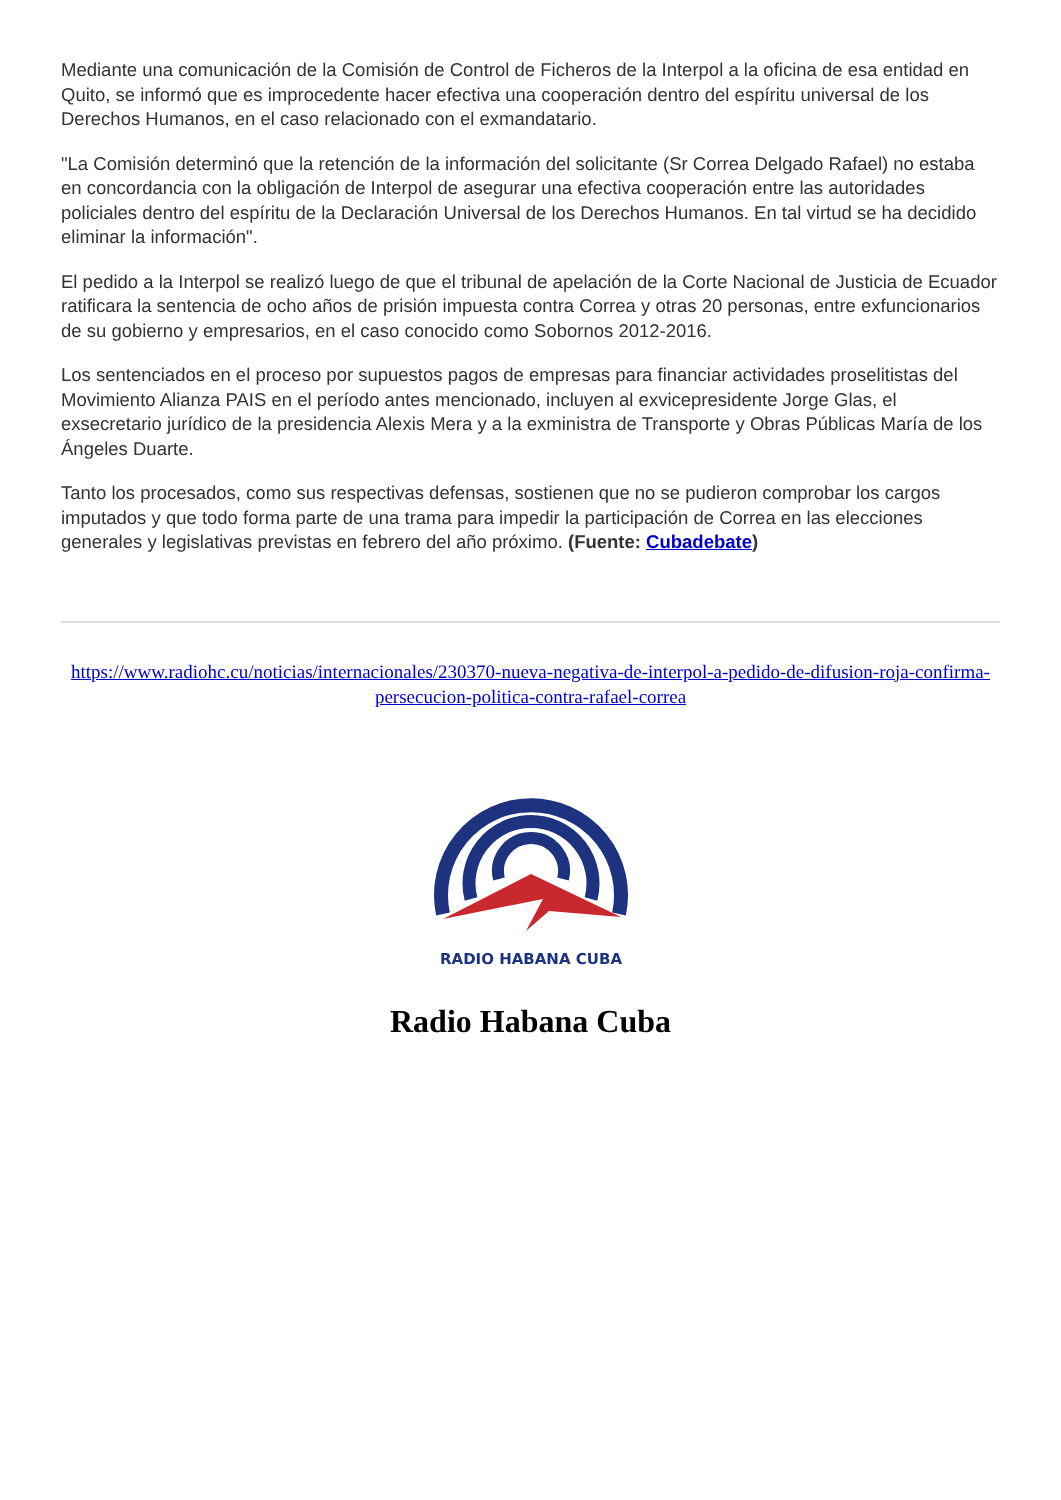Mediante una comunicación de la Comisión de Control de Ficheros de la Interpol a la oficina de esa entidad en Quito, se informó que es improcedente hacer efectiva una cooperación dentro del espíritu universal de los Derechos Humanos, en el caso relacionado con el exmandatario.
"La Comisión determinó que la retención de la información del solicitante (Sr Correa Delgado Rafael) no estaba en concordancia con la obligación de Interpol de asegurar una efectiva cooperación entre las autoridades policiales dentro del espíritu de la Declaración Universal de los Derechos Humanos. En tal virtud se ha decidido eliminar la información".
El pedido a la Interpol se realizó luego de que el tribunal de apelación de la Corte Nacional de Justicia de Ecuador ratificara la sentencia de ocho años de prisión impuesta contra Correa y otras 20 personas, entre exfuncionarios de su gobierno y empresarios, en el caso conocido como Sobornos 2012-2016.
Los sentenciados en el proceso por supuestos pagos de empresas para financiar actividades proselitistas del Movimiento Alianza PAIS en el período antes mencionado, incluyen al exvicepresidente Jorge Glas, el exsecretario jurídico de la presidencia Alexis Mera y a la exministra de Transporte y Obras Públicas María de los Ángeles Duarte.
Tanto los procesados, como sus respectivas defensas, sostienen que no se pudieron comprobar los cargos imputados y que todo forma parte de una trama para impedir la participación de Correa en las elecciones generales y legislativas previstas en febrero del año próximo. (Fuente: Cubadebate)
https://www.radiohc.cu/noticias/internacionales/230370-nueva-negativa-de-interpol-a-pedido-de-difusion-roja-confirma-persecucion-politica-contra-rafael-correa
RADIO HABANA CUBA
Radio Habana Cuba